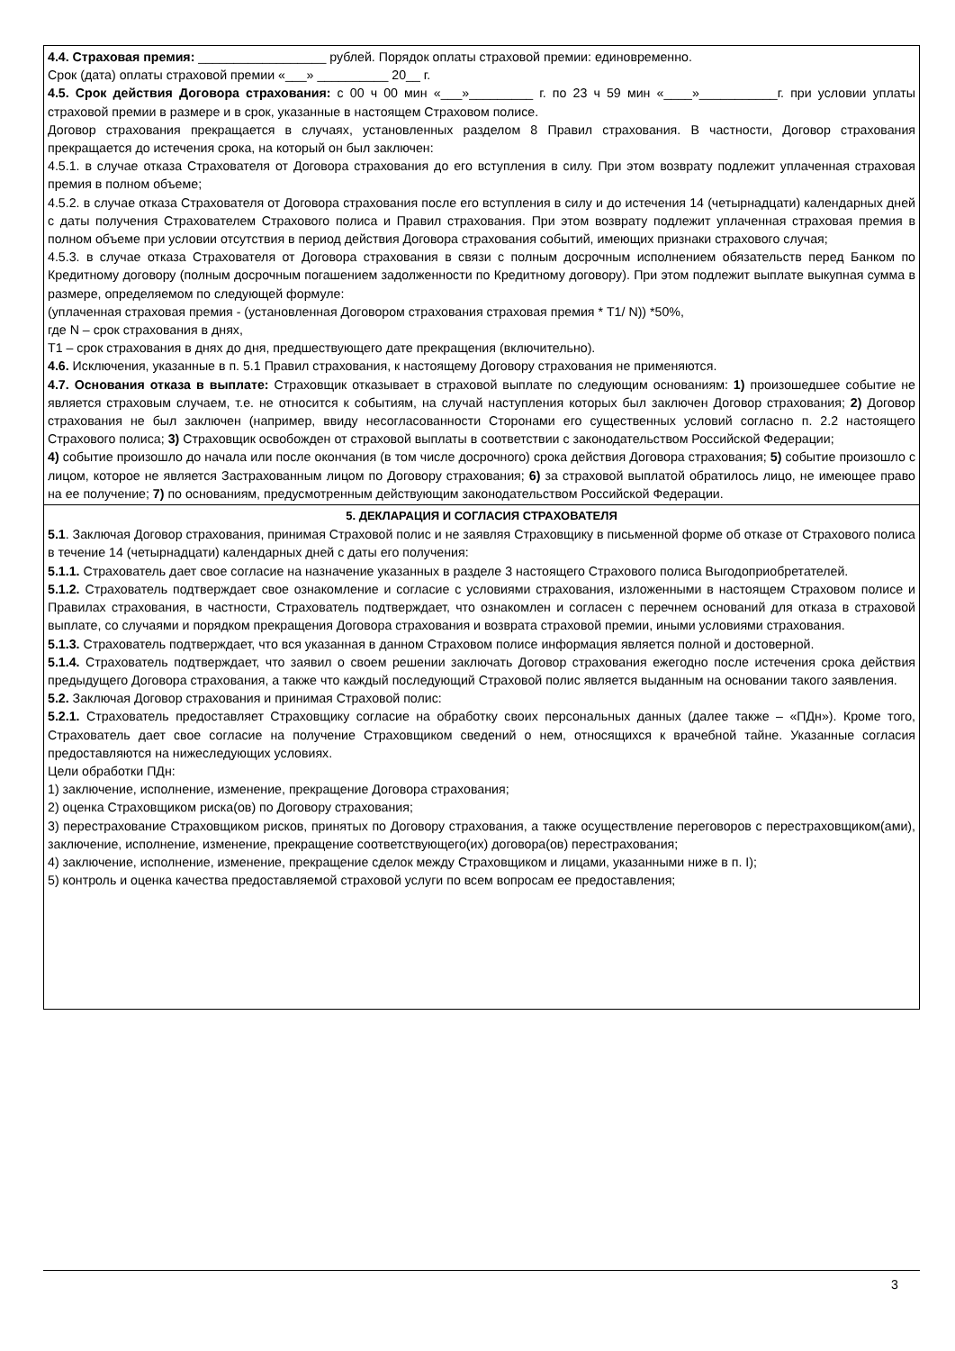| 4.4. Страховая премия: __________________ рублей. Порядок оплаты страховой премии: единовременно. Срок (дата) оплаты страховой премии «___» __________ 20__ г. 4.5. Срок действия Договора страхования: с 00 ч 00 мин «___»_________ г. по 23 ч 59 мин «____»___________г. при условии уплаты страховой премии в размере и в срок, указанные в настоящем Страховом полисе. Договор страхования прекращается в случаях, установленных разделом 8 Правил страхования. В частности, Договор страхования прекращается до истечения срока, на который он был заключен: 4.5.1. в случае отказа Страхователя от Договора страхования до его вступления в силу. При этом возврату подлежит уплаченная страховая премия в полном объеме; 4.5.2. в случае отказа Страхователя от Договора страхования после его вступления в силу и до истечения 14 (четырнадцати) календарных дней с даты получения Страхователем Страхового полиса и Правил страхования. При этом возврату подлежит уплаченная страховая премия в полном объеме при условии отсутствия в период действия Договора страхования событий, имеющих признаки страхового случая; 4.5.3. в случае отказа Страхователя от Договора страхования в связи с полным досрочным исполнением обязательств перед Банком по Кредитному договору (полным досрочным погашением задолженности по Кредитному договору). При этом подлежит выплате выкупная сумма в размере, определяемом по следующей формуле: (уплаченная страховая премия - (установленная Договором страхования страховая премия * Т1/ N)) *50%, где N – срок страхования в днях, Т1 – срок страхования в днях до дня, предшествующего дате прекращения (включительно). 4.6. Исключения, указанные в п. 5.1 Правил страхования, к настоящему Договору страхования не применяются. 4.7. Основания отказа в выплате: Страховщик отказывает в страховой выплате по следующим основаниям: 1) произошедшее событие не является страховым случаем, т.е. не относится к событиям, на случай наступления которых был заключен Договор страхования; 2) Договор страхования не был заключен (например, ввиду несогласованности Сторонами его существенных условий согласно п. 2.2 настоящего Страхового полиса; 3) Страховщик освобожден от страховой выплаты в соответствии с законодательством Российской Федерации; 4) событие произошло до начала или после окончания (в том числе досрочного) срока действия Договора страхования; 5) событие произошло с лицом, которое не является Застрахованным лицом по Договору страхования; 6) за страховой выплатой обратилось лицо, не имеющее право на ее получение; 7) по основаниям, предусмотренным действующим законодательством Российской Федерации. |
| 5. ДЕКЛАРАЦИЯ И СОГЛАСИЯ СТРАХОВАТЕЛЯ 5.1 . Заключая Договор страхования, принимая Страховой полис и не заявляя Страховщику в письменной форме об отказе от Страхового полиса в течение 14 (четырнадцати) календарных дней с даты его получения: 5.1.1. Страхователь дает свое согласие на назначение указанных в разделе 3 настоящего Страхового полиса Выгодоприобретателей. 5.1.2. Страхователь подтверждает свое ознакомление и согласие с условиями страхования, изложенными в настоящем Страховом полисе и Правилах страхования, в частности, Страхователь подтверждает, что ознакомлен и согласен с перечнем оснований для отказа в страховой выплате, со случаями и порядком прекращения Договора страхования и возврата страховой премии, иными условиями страхования. 5.1.3. Страхователь подтверждает, что вся указанная в данном Страховом полисе информация является полной и достоверной. 5.1.4. Страхователь подтверждает, что заявил о своем решении заключать Договор страхования ежегодно после истечения срока действия предыдущего Договора страхования, а также что каждый последующий Страховой полис является выданным на основании такого заявления. 5.2. Заключая Договор страхования и принимая Страховой полис: 5.2.1. Страхователь предоставляет Страховщику согласие на обработку своих персональных данных (далее также – «ПДн»). Кроме того, Страхователь дает свое согласие на получение Страховщиком сведений о нем, относящихся к врачебной тайне. Указанные согласия предоставляются на нижеследующих условиях. Цели обработки ПДн: 1) заключение, исполнение, изменение, прекращение Договора страхования; 2) оценка Страховщиком риска(ов) по Договору страхования; 3) перестрахование Страховщиком рисков, принятых по Договору страхования, а также осуществление переговоров с перестраховщиком(ами), заключение, исполнение, изменение, прекращение соответствующего(их) договора(ов) перестрахования; 4) заключение, исполнение, изменение, прекращение сделок между Страховщиком и лицами, указанными ниже в п. I); 5) контроль и оценка качества предоставляемой страховой услуги по всем вопросам ее предоставления; |
3